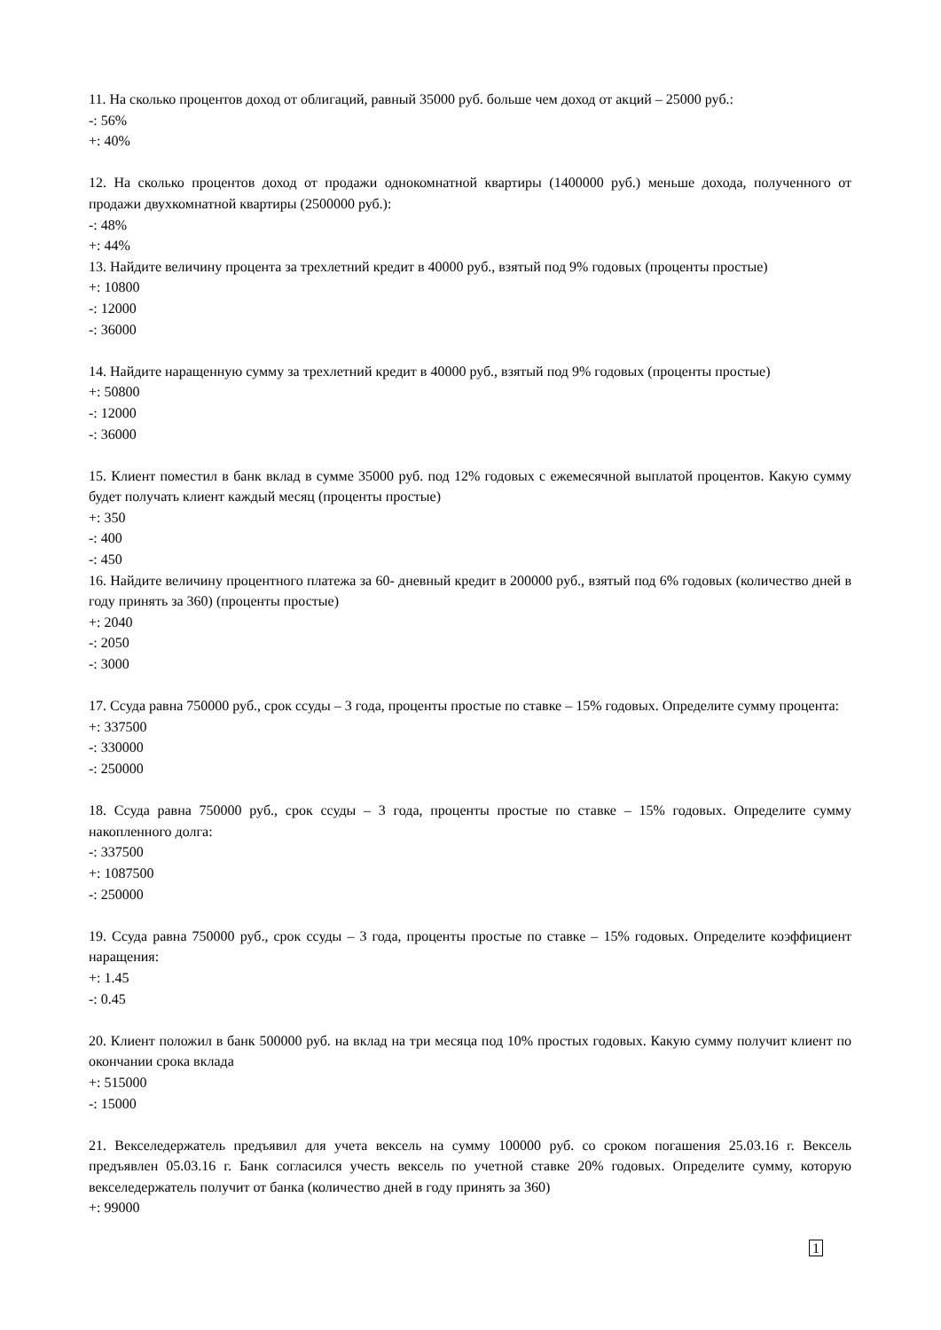11. На сколько процентов доход от облигаций, равный 35000 руб. больше чем доход от акций – 25000 руб.:
-: 56%
+: 40%
12. На сколько процентов доход от продажи однокомнатной квартиры (1400000 руб.) меньше дохода, полученного от продажи двухкомнатной квартиры (2500000 руб.):
-: 48%
+: 44%
13. Найдите величину процента за трехлетний кредит в 40000 руб., взятый под 9% годовых (проценты простые)
+: 10800
-: 12000
-: 36000
14. Найдите наращенную сумму за трехлетний кредит в 40000 руб., взятый под 9% годовых (проценты простые)
+: 50800
-: 12000
-: 36000
15. Клиент поместил в банк вклад в сумме 35000 руб. под 12% годовых с ежемесячной выплатой процентов. Какую сумму будет получать клиент каждый месяц (проценты простые)
+: 350
-: 400
-: 450
16. Найдите величину процентного платежа за 60- дневный кредит в 200000 руб., взятый под 6% годовых (количество дней в году принять за 360) (проценты простые)
+: 2040
-: 2050
-: 3000
17. Ссуда равна 750000 руб., срок ссуды – 3 года, проценты простые по ставке – 15% годовых. Определите сумму процента:
+: 337500
-: 330000
-: 250000
18. Ссуда равна 750000 руб., срок ссуды – 3 года, проценты простые по ставке – 15% годовых. Определите сумму накопленного долга:
-: 337500
+: 1087500
-: 250000
19. Ссуда равна 750000 руб., срок ссуды – 3 года, проценты простые по ставке – 15% годовых. Определите коэффициент наращения:
+: 1.45
-: 0.45
20. Клиент положил в банк 500000 руб. на вклад на три месяца под 10% простых годовых. Какую сумму получит клиент по окончании срока вклада
+: 515000
-: 15000
21. Векселедержатель предъявил для учета вексель на сумму 100000 руб. со сроком погашения 25.03.16 г. Вексель предъявлен 05.03.16 г. Банк согласился учесть вексель по учетной ставке 20% годовых. Определите сумму, которую векселедержатель получит от банка (количество дней в году принять за 360)
+: 99000
1